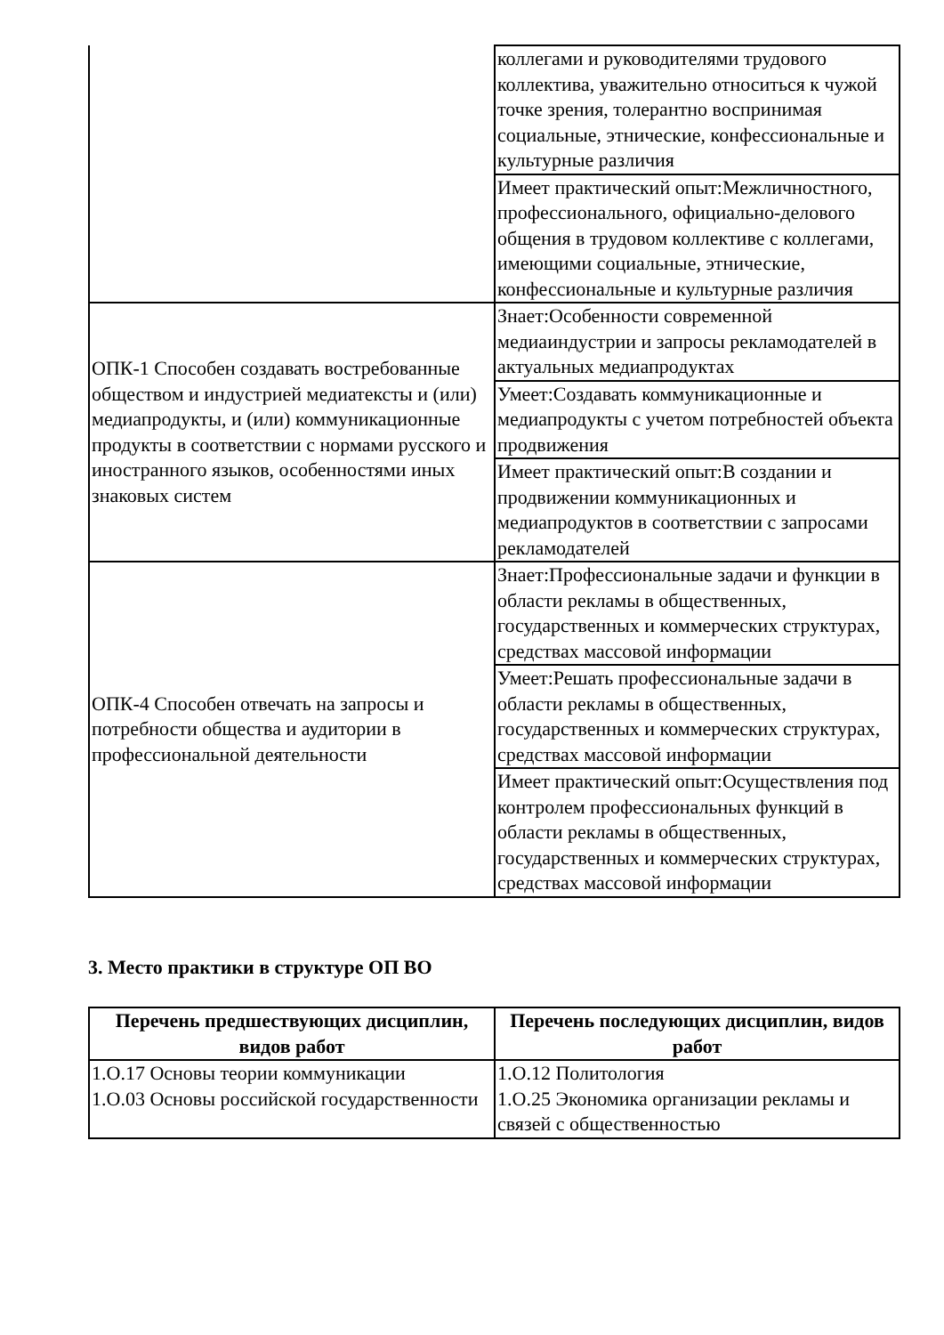| | коллегами и руководителями трудового коллектива, уважительно относиться к чужой точке зрения, толерантно воспринимая социальные, этнические, конфессиональные и культурные различия |
| | Имеет практический опыт:Межличностного, профессионального, официально-делового общения в трудовом коллективе с коллегами, имеющими социальные, этнические, конфессиональные и культурные различия |
| ОПК-1 Способен создавать востребованные обществом и индустрией медиатексты и (или) медиапродукты, и (или) коммуникационные продукты в соответствии с нормами русского и иностранного языков, особенностями иных знаковых систем | Знает:Особенности современной медиаиндустрии и запросы рекламодателей в актуальных медиапродуктах |
| | Умеет:Создавать коммуникационные и медиапродукты с учетом потребностей объекта продвижения |
| | Имеет практический опыт:В создании и продвижении коммуникационных и медиапродуктов в соответствии с запросами рекламодателей |
| ОПК-4 Способен отвечать на запросы и потребности общества и аудитории в профессиональной деятельности | Знает:Профессиональные задачи и функции в области рекламы в общественных, государственных и коммерческих структурах, средствах массовой информации |
| | Умеет:Решать профессиональные задачи в области рекламы в общественных, государственных и коммерческих структурах, средствах массовой информации |
| | Имеет практический опыт:Осуществления под контролем профессиональных функций в области рекламы в общественных, государственных и коммерческих структурах, средствах массовой информации |
3. Место практики в структуре ОП ВО
| Перечень предшествующих дисциплин, видов работ | Перечень последующих дисциплин, видов работ |
| --- | --- |
| 1.О.17 Основы теории коммуникации 1.О.03 Основы российской государственности | 1.О.12 Политология 1.О.25 Экономика организации рекламы и связей с общественностью |